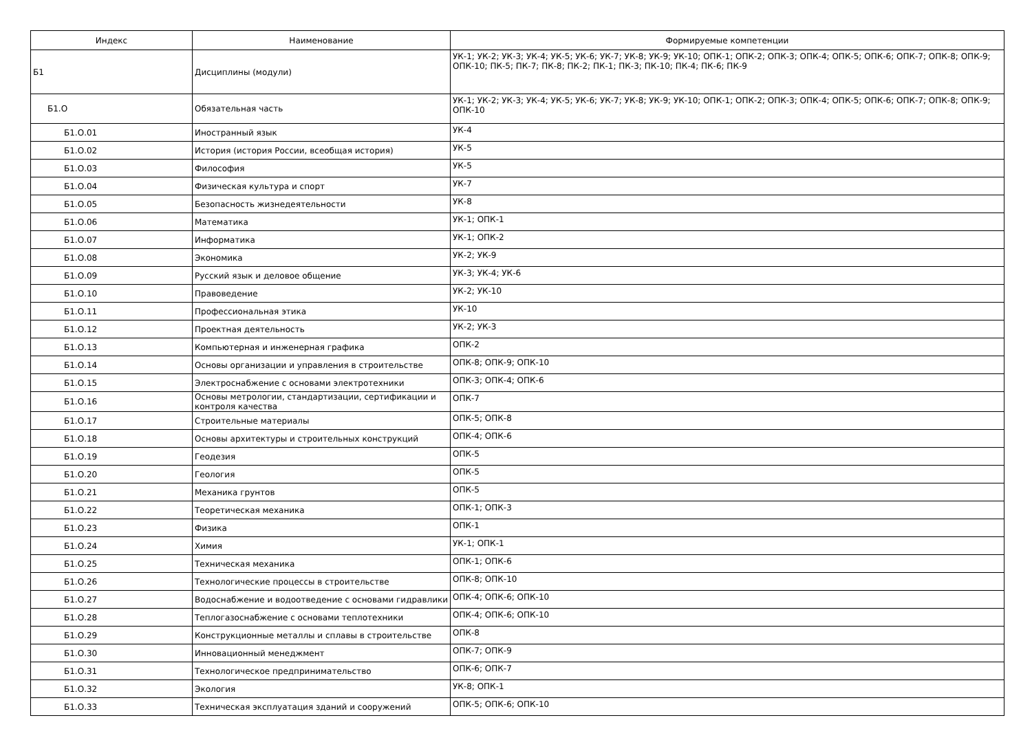| Индекс | Наименование | Формируемые компетенции |
| --- | --- | --- |
| Б1 | Дисциплины (модули) | УК-1; УК-2; УК-3; УК-4; УК-5; УК-6; УК-7; УК-8; УК-9; УК-10; ОПК-1; ОПК-2; ОПК-3; ОПК-4; ОПК-5; ОПК-6; ОПК-7; ОПК-8; ОПК-9; ОПК-10; ПК-5; ПК-7; ПК-8; ПК-2; ПК-1; ПК-3; ПК-10; ПК-4; ПК-6; ПК-9 |
| Б1.О | Обязательная часть | УК-1; УК-2; УК-3; УК-4; УК-5; УК-6; УК-7; УК-8; УК-9; УК-10; ОПК-1; ОПК-2; ОПК-3; ОПК-4; ОПК-5; ОПК-6; ОПК-7; ОПК-8; ОПК-9; ОПК-10 |
| Б1.О.01 | Иностранный язык | УК-4 |
| Б1.О.02 | История (история России, всеобщая история) | УК-5 |
| Б1.О.03 | Философия | УК-5 |
| Б1.О.04 | Физическая культура и спорт | УК-7 |
| Б1.О.05 | Безопасность жизнедеятельности | УК-8 |
| Б1.О.06 | Математика | УК-1; ОПК-1 |
| Б1.О.07 | Информатика | УК-1; ОПК-2 |
| Б1.О.08 | Экономика | УК-2; УК-9 |
| Б1.О.09 | Русский язык и деловое общение | УК-3; УК-4; УК-6 |
| Б1.О.10 | Правоведение | УК-2; УК-10 |
| Б1.О.11 | Профессиональная этика | УК-10 |
| Б1.О.12 | Проектная деятельность | УК-2; УК-3 |
| Б1.О.13 | Компьютерная и инженерная графика | ОПК-2 |
| Б1.О.14 | Основы организации и управления в строительстве | ОПК-8; ОПК-9; ОПК-10 |
| Б1.О.15 | Электроснабжение с основами электротехники | ОПК-3; ОПК-4; ОПК-6 |
| Б1.О.16 | Основы метрологии, стандартизации, сертификации и контроля качества | ОПК-7 |
| Б1.О.17 | Строительные материалы | ОПК-5; ОПК-8 |
| Б1.О.18 | Основы архитектуры и строительных конструкций | ОПК-4; ОПК-6 |
| Б1.О.19 | Геодезия | ОПК-5 |
| Б1.О.20 | Геология | ОПК-5 |
| Б1.О.21 | Механика грунтов | ОПК-5 |
| Б1.О.22 | Теоретическая механика | ОПК-1; ОПК-3 |
| Б1.О.23 | Физика | ОПК-1 |
| Б1.О.24 | Химия | УК-1; ОПК-1 |
| Б1.О.25 | Техническая механика | ОПК-1; ОПК-6 |
| Б1.О.26 | Технологические процессы в строительстве | ОПК-8; ОПК-10 |
| Б1.О.27 | Водоснабжение и водоотведение с основами гидравлики | ОПК-4; ОПК-6; ОПК-10 |
| Б1.О.28 | Теплогазоснабжение с основами теплотехники | ОПК-4; ОПК-6; ОПК-10 |
| Б1.О.29 | Конструкционные металлы и сплавы в строительстве | ОПК-8 |
| Б1.О.30 | Инновационный менеджмент | ОПК-7; ОПК-9 |
| Б1.О.31 | Технологическое предпринимательство | ОПК-6; ОПК-7 |
| Б1.О.32 | Экология | УК-8; ОПК-1 |
| Б1.О.33 | Техническая эксплуатация зданий и сооружений | ОПК-5; ОПК-6; ОПК-10 |